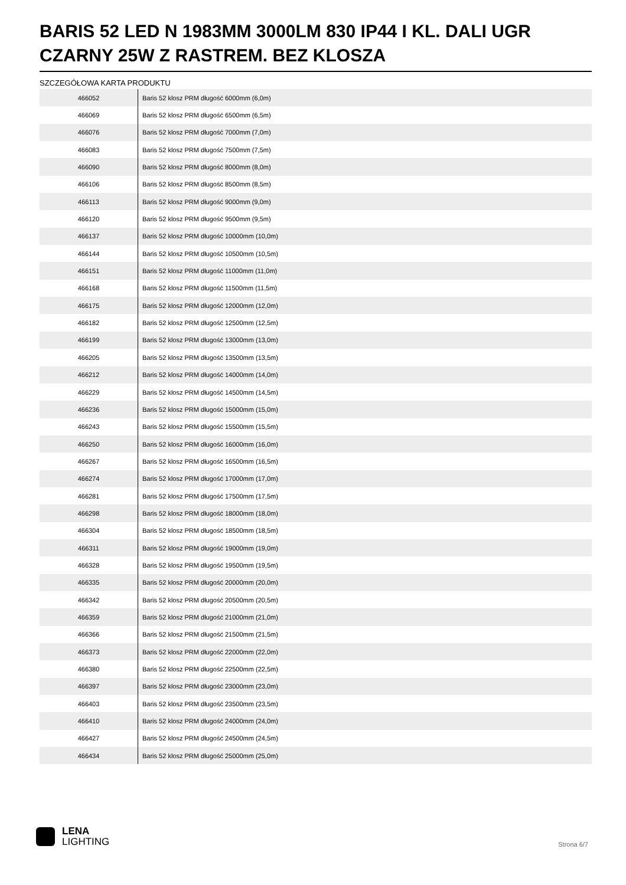BARIS 52 LED N 1983MM 3000LM 830 IP44 I KL. DALI UGR CZARNY 25W Z RASTREM. BEZ KLOSZA
SZCZEGÓŁOWA KARTA PRODUKTU
| 466052 | Baris 52 klosz PRM długość 6000mm (6,0m) |
| 466069 | Baris 52 klosz PRM długość 6500mm (6,5m) |
| 466076 | Baris 52 klosz PRM długość 7000mm (7,0m) |
| 466083 | Baris 52 klosz PRM długość 7500mm (7,5m) |
| 466090 | Baris 52 klosz PRM długość 8000mm (8,0m) |
| 466106 | Baris 52 klosz PRM długość 8500mm (8,5m) |
| 466113 | Baris 52 klosz PRM długość 9000mm (9,0m) |
| 466120 | Baris 52 klosz PRM długość 9500mm (9,5m) |
| 466137 | Baris 52 klosz PRM długość 10000mm (10,0m) |
| 466144 | Baris 52 klosz PRM długość 10500mm (10,5m) |
| 466151 | Baris 52 klosz PRM długość 11000mm (11,0m) |
| 466168 | Baris 52 klosz PRM długość 11500mm (11,5m) |
| 466175 | Baris 52 klosz PRM długość 12000mm (12,0m) |
| 466182 | Baris 52 klosz PRM długość 12500mm (12,5m) |
| 466199 | Baris 52 klosz PRM długość 13000mm (13,0m) |
| 466205 | Baris 52 klosz PRM długość 13500mm (13,5m) |
| 466212 | Baris 52 klosz PRM długość 14000mm (14,0m) |
| 466229 | Baris 52 klosz PRM długość 14500mm (14,5m) |
| 466236 | Baris 52 klosz PRM długość 15000mm (15,0m) |
| 466243 | Baris 52 klosz PRM długość 15500mm (15,5m) |
| 466250 | Baris 52 klosz PRM długość 16000mm (16,0m) |
| 466267 | Baris 52 klosz PRM długość 16500mm (16,5m) |
| 466274 | Baris 52 klosz PRM długość 17000mm (17,0m) |
| 466281 | Baris 52 klosz PRM długość 17500mm (17,5m) |
| 466298 | Baris 52 klosz PRM długość 18000mm (18,0m) |
| 466304 | Baris 52 klosz PRM długość 18500mm (18,5m) |
| 466311 | Baris 52 klosz PRM długość 19000mm (19,0m) |
| 466328 | Baris 52 klosz PRM długość 19500mm (19,5m) |
| 466335 | Baris 52 klosz PRM długość 20000mm (20,0m) |
| 466342 | Baris 52 klosz PRM długość 20500mm (20,5m) |
| 466359 | Baris 52 klosz PRM długość 21000mm (21,0m) |
| 466366 | Baris 52 klosz PRM długość 21500mm (21,5m) |
| 466373 | Baris 52 klosz PRM długość 22000mm (22,0m) |
| 466380 | Baris 52 klosz PRM długość 22500mm (22,5m) |
| 466397 | Baris 52 klosz PRM długość 23000mm (23,0m) |
| 466403 | Baris 52 klosz PRM długość 23500mm (23,5m) |
| 466410 | Baris 52 klosz PRM długość 24000mm (24,0m) |
| 466427 | Baris 52 klosz PRM długość 24500mm (24,5m) |
| 466434 | Baris 52 klosz PRM długość 25000mm (25,0m) |
LENA
LIGHTING
Strona 6/7